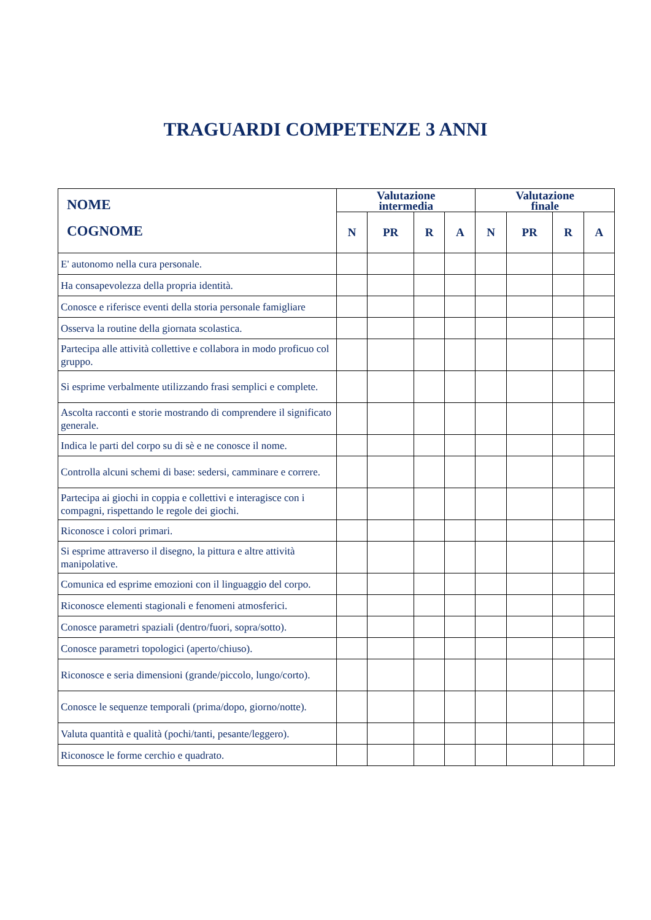TRAGUARDI COMPETENZE 3 ANNI
| NOME COGNOME | Valutazione intermedia | | | | Valutazione finale | | | |
| --- | --- | --- | --- | --- | --- | --- | --- | --- |
| | N | PR | R | A | N | PR | R | A |
| E' autonomo nella cura personale. | | | | | | | | |
| Ha consapevolezza della propria identità. | | | | | | | | |
| Conosce e riferisce eventi della storia personale famigliare | | | | | | | | |
| Osserva la routine della giornata scolastica. | | | | | | | | |
| Partecipa alle attività collettive e collabora in modo proficuo col gruppo. | | | | | | | | |
| Si esprime verbalmente utilizzando frasi semplici e complete. | | | | | | | | |
| Ascolta racconti e storie mostrando di comprendere il significato generale. | | | | | | | | |
| Indica le parti del corpo su di sè e ne conosce il nome. | | | | | | | | |
| Controlla alcuni schemi di base: sedersi, camminare e correre. | | | | | | | | |
| Partecipa ai giochi in coppia e collettivi e interagisce con i compagni, rispettando le regole dei giochi. | | | | | | | | |
| Riconosce i colori primari. | | | | | | | | |
| Si esprime attraverso il disegno, la pittura e altre attività manipolative. | | | | | | | | |
| Comunica ed esprime emozioni con il linguaggio del corpo. | | | | | | | | |
| Riconosce elementi stagionali e fenomeni atmosferici. | | | | | | | | |
| Conosce parametri spaziali (dentro/fuori, sopra/sotto). | | | | | | | | |
| Conosce parametri topologici (aperto/chiuso). | | | | | | | | |
| Riconosce e seria dimensioni (grande/piccolo, lungo/corto). | | | | | | | | |
| Conosce le sequenze temporali (prima/dopo, giorno/notte). | | | | | | | | |
| Valuta quantità e qualità (pochi/tanti, pesante/leggero). | | | | | | | | |
| Riconosce le forme cerchio e quadrato. | | | | | | | | |